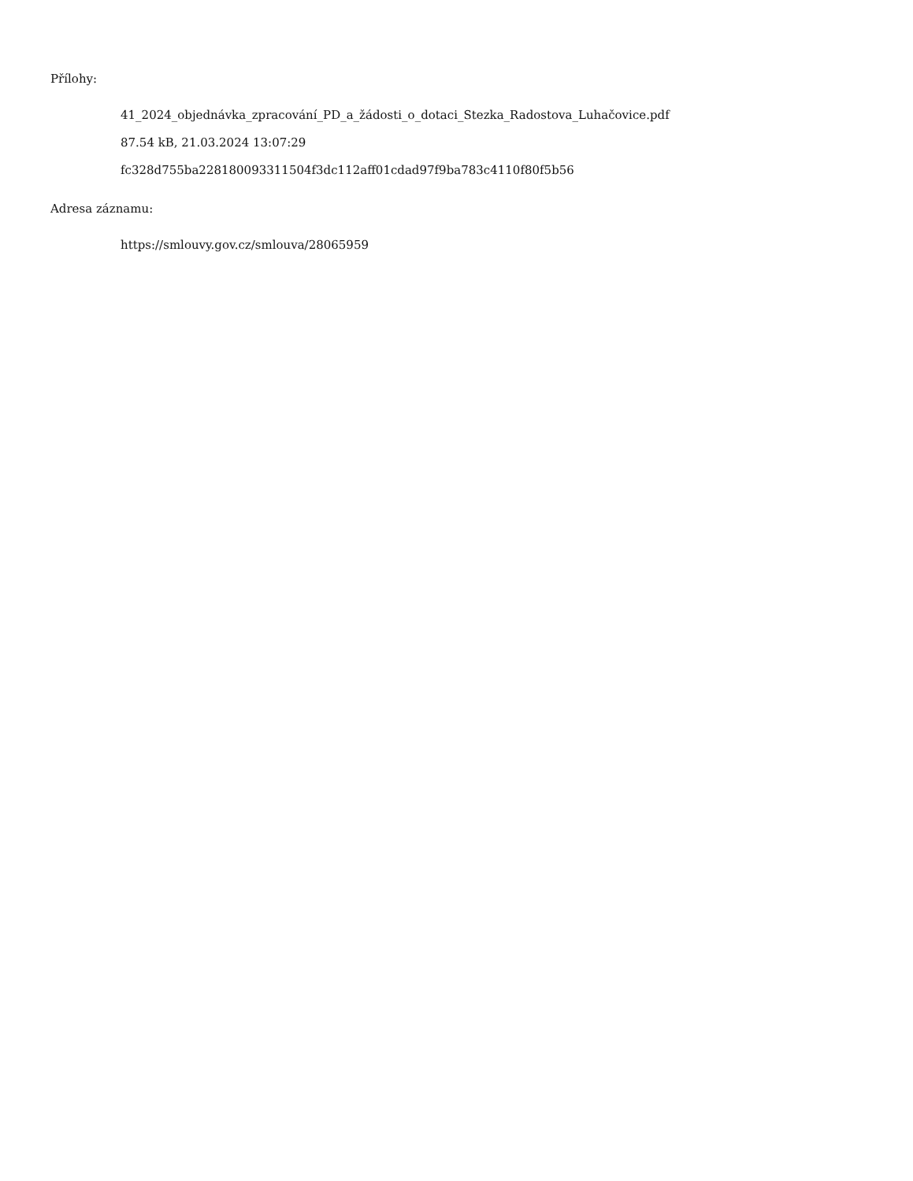Přílohy:
41_2024_objednávka_zpracování_PD_a_žádosti_o_dotaci_Stezka_Radostova_Luhačovice.pdf
87.54 kB, 21.03.2024 13:07:29
fc328d755ba228180093311504f3dc112aff01cdad97f9ba783c4110f80f5b56
Adresa záznamu:
https://smlouvy.gov.cz/smlouva/28065959